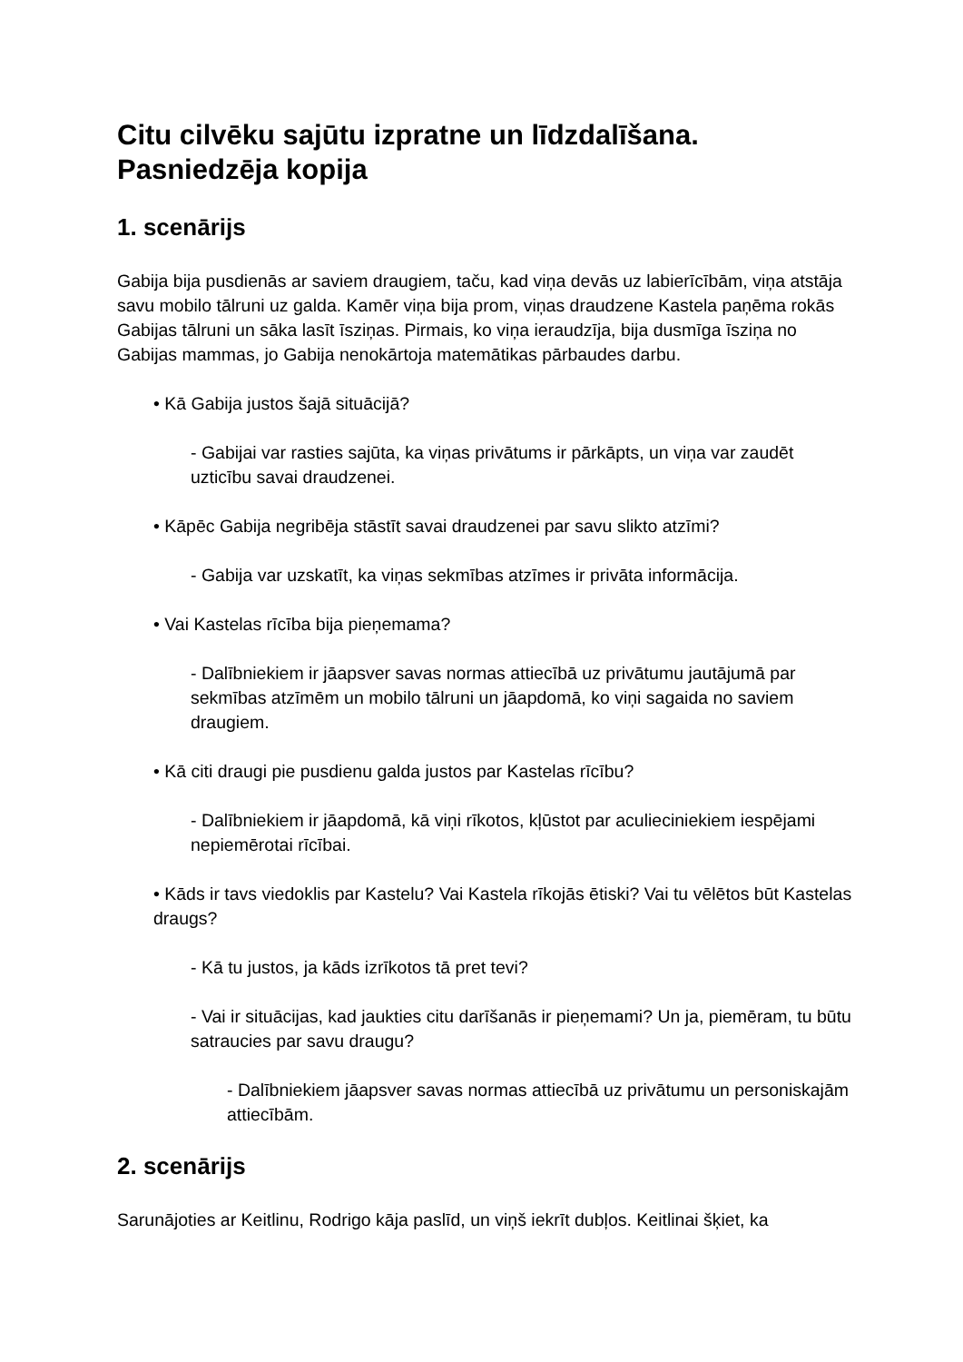Citu cilvēku sajūtu izpratne un līdzdalīšana.
Pasniedzēja kopija
1. scenārijs
Gabija bija pusdienās ar saviem draugiem, taču, kad viņa devās uz labierīcībām, viņa atstāja savu mobilo tālruni uz galda. Kamēr viņa bija prom, viņas draudzene Kastela paņēma rokās Gabijas tālruni un sāka lasīt īsziņas. Pirmais, ko viņa ieraudzīja, bija dusmīga īsziņa no Gabijas mammas, jo Gabija nenokārtoja matemātikas pārbaudes darbu.
• Kā Gabija justos šajā situācijā?
- Gabijai var rasties sajūta, ka viņas privātums ir pārkāpts, un viņa var zaudēt uzticību savai draudzenei.
• Kāpēc Gabija negribēja stāstīt savai draudzenei par savu slikto atzīmi?
- Gabija var uzskatīt, ka viņas sekmības atzīmes ir privāta informācija.
• Vai Kastelas rīcība bija pieņemama?
- Dalībniekiem ir jāapsver savas normas attiecībā uz privātumu jautājumā par sekmības atzīmēm un mobilo tālruni un jāapdomā, ko viņi sagaida no saviem draugiem.
• Kā citi draugi pie pusdienu galda justos par Kastelas rīcību?
- Dalībniekiem ir jāapdomā, kā viņi rīkotos, kļūstot par aculieciniekiem iespējami nepiemērotai rīcībai.
• Kāds ir tavs viedoklis par Kastelu? Vai Kastela rīkojās ētiski? Vai tu vēlētos būt Kastelas draugs?
- Kā tu justos, ja kāds izrīkotos tā pret tevi?
- Vai ir situācijas, kad jaukties citu darīšanās ir pieņemami? Un ja, piemēram, tu būtu satraucies par savu draugu?
- Dalībniekiem jāapsver savas normas attiecībā uz privātumu un personiskajām attiecībām.
2. scenārijs
Sarunājoties ar Keitlinu, Rodrigo kāja paslīd, un viņš iekrīt dubļos. Keitlinai šķiet, ka